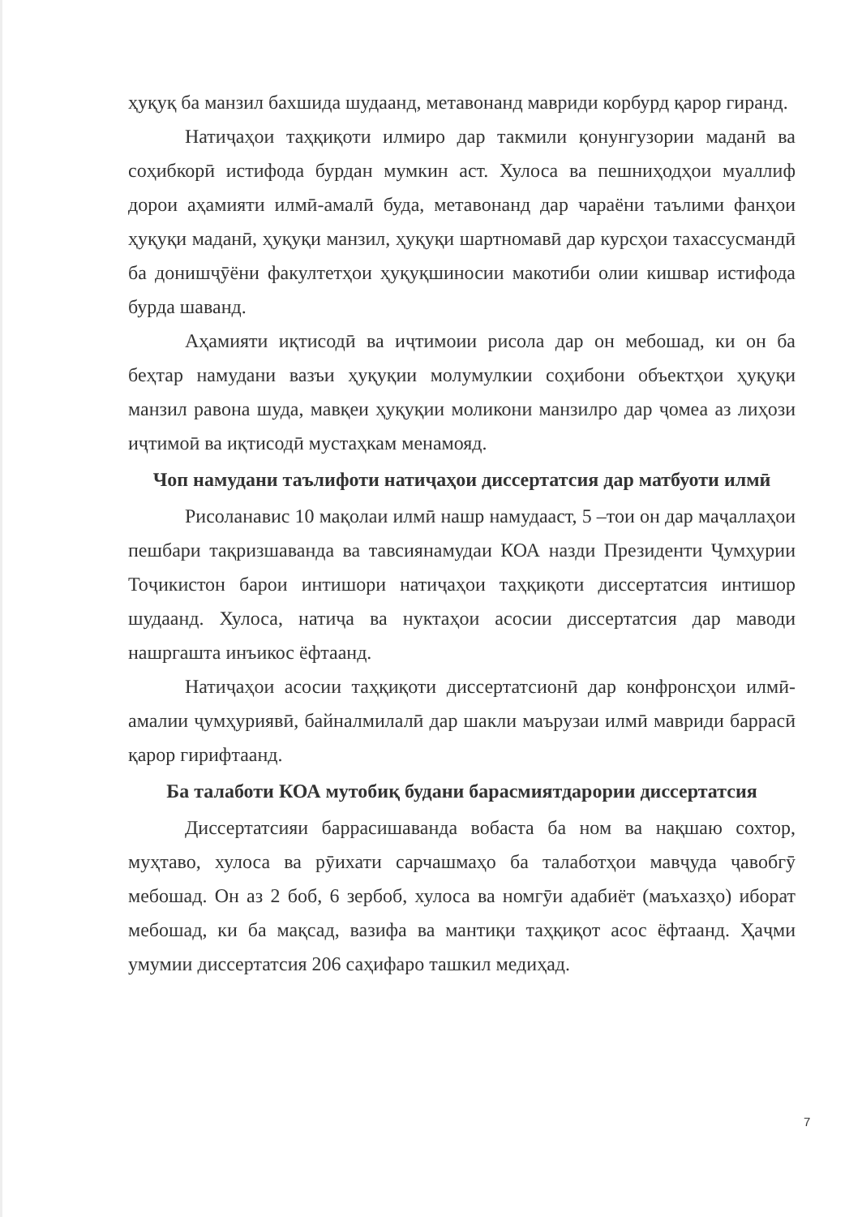ҳуқуқ ба манзил бахшида шудаанд, метавонанд мавриди корбурд қарор гиранд.
Натиҷаҳои таҳқиқоти илмиро дар такмили қонунгузории маданӣ ва соҳибкорӣ истифода бурдан мумкин аст. Хулоса ва пешниҳодҳои муаллиф дорои аҳамияти илмӣ-амалӣ буда, метавонанд дар чараёни таълими фанҳои ҳуқуқи маданӣ, ҳуқуқи манзил, ҳуқуқи шартномавӣ дар курсҳои тахассусмандӣ ба донишҷӯёни факултетҳои ҳуқуқшиносии макотиби олии кишвар истифода бурда шаванд.
Аҳамияти иқтисодӣ ва иҷтимоии рисола дар он мебошад, ки он ба беҳтар намудани вазъи ҳуқуқии молумулкии соҳибони объектҳои ҳуқуқи манзил равона шуда, мавқеи ҳуқуқии моликони манзилро дар ҷомеа аз лиҳози иҷтимоӣ ва иқтисодӣ мустаҳкам менамояд.
Чоп намудани таълифоти натиҷаҳои диссертатсия дар матбуоти илмӣ
Рисоланавис 10 мақолаи илмӣ нашр намудааст, 5 –тои он дар маҷаллаҳои пешбари тақризшаванда ва тавсиянамудаи КОА назди Президенти Ҷумҳурии Тоҷикистон барои интишори натиҷаҳои таҳқиқоти диссертатсия интишор шудаанд. Хулоса, натиҷа ва нуктаҳои асосии диссертатсия дар маводи нашргашта инъикос ёфтаанд.
Натиҷаҳои асосии таҳқиқоти диссертатсионӣ дар конфронсҳои илмӣ-амалии ҷумҳуриявӣ, байналмилалӣ дар шакли маърузаи илмӣ мавриди баррасӣ қарор гирифтаанд.
Ба талаботи КОА мутобиқ будани барасмиятдарории диссертатсия
Диссертатсияи баррасишаванда вобаста ба ном ва нақшаю сохтор, муҳтаво, хулоса ва рӯихати сарчашмаҳо ба талаботҳои мавҷуда ҷавобгӯ мебошад. Он аз 2 боб, 6 зербоб, хулоса ва номгӯи адабиёт (маъхазҳо) иборат мебошад, ки ба мақсад, вазифа ва мантиқи таҳқиқот асос ёфтаанд. Ҳаҷми умумии диссертатсия 206 саҳифаро ташкил медиҳад.
7